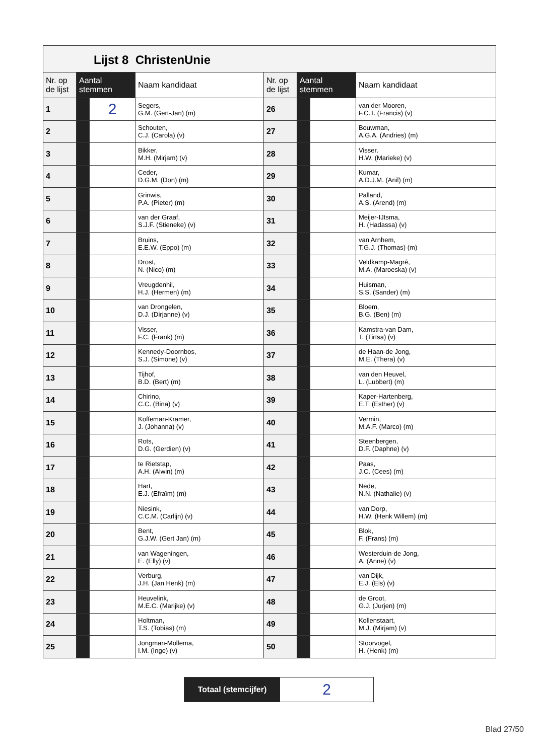Lijst 8 ChristenUnie
| Nr. op de lijst | Aantal stemmen | | Naam kandidaat | Nr. op de lijst | Aantal stemmen | | Naam kandidaat |
| --- | --- | --- | --- | --- | --- | --- | --- |
| 1 | | 2 | Segers, G.M. (Gert-Jan) (m) | 26 | | | van der Mooren, F.C.T. (Francis) (v) |
| 2 | | | Schouten, C.J. (Carola) (v) | 27 | | | Bouwman, A.G.A. (Andries) (m) |
| 3 | | | Bikker, M.H. (Mirjam) (v) | 28 | | | Visser, H.W. (Marieke) (v) |
| 4 | | | Ceder, D.G.M. (Don) (m) | 29 | | | Kumar, A.D.J.M. (Anil) (m) |
| 5 | | | Grinwis, P.A. (Pieter) (m) | 30 | | | Palland, A.S. (Arend) (m) |
| 6 | | | van der Graaf, S.J.F. (Stieneke) (v) | 31 | | | Meijer-IJtsma, H. (Hadassa) (v) |
| 7 | | | Bruins, E.E.W. (Eppo) (m) | 32 | | | van Arnhem, T.G.J. (Thomas) (m) |
| 8 | | | Drost, N. (Nico) (m) | 33 | | | Veldkamp-Magré, M.A. (Maroeska) (v) |
| 9 | | | Vreugdenhil, H.J. (Hermen) (m) | 34 | | | Huisman, S.S. (Sander) (m) |
| 10 | | | van Drongelen, D.J. (Dirjanne) (v) | 35 | | | Bloem, B.G. (Ben) (m) |
| 11 | | | Visser, F.C. (Frank) (m) | 36 | | | Kamstra-van Dam, T. (Tirtsa) (v) |
| 12 | | | Kennedy-Doornbos, S.J. (Simone) (v) | 37 | | | de Haan-de Jong, M.E. (Thera) (v) |
| 13 | | | Tijhof, B.D. (Bert) (m) | 38 | | | van den Heuvel, L. (Lubbert) (m) |
| 14 | | | Chirino, C.C. (Bina) (v) | 39 | | | Kaper-Hartenberg, E.T. (Esther) (v) |
| 15 | | | Koffeman-Kramer, J. (Johanna) (v) | 40 | | | Vermin, M.A.F. (Marco) (m) |
| 16 | | | Rots, D.G. (Gerdien) (v) | 41 | | | Steenbergen, D.F. (Daphne) (v) |
| 17 | | | te Rietstap, A.H. (Alwin) (m) | 42 | | | Paas, J.C. (Cees) (m) |
| 18 | | | Hart, E.J. (Efraïm) (m) | 43 | | | Nede, N.N. (Nathalie) (v) |
| 19 | | | Niesink, C.C.M. (Carlijn) (v) | 44 | | | van Dorp, H.W. (Henk Willem) (m) |
| 20 | | | Bent, G.J.W. (Gert Jan) (m) | 45 | | | Blok, F. (Frans) (m) |
| 21 | | | van Wageningen, E. (Elly) (v) | 46 | | | Westerduin-de Jong, A. (Anne) (v) |
| 22 | | | Verburg, J.H. (Jan Henk) (m) | 47 | | | van Dijk, E.J. (Els) (v) |
| 23 | | | Heuvelink, M.E.C. (Marijke) (v) | 48 | | | de Groot, G.J. (Jurjen) (m) |
| 24 | | | Holtman, T.S. (Tobias) (m) | 49 | | | Kollenstaart, M.J. (Mirjam) (v) |
| 25 | | | Jongman-Mollema, I.M. (Inge) (v) | 50 | | | Stoorvogel, H. (Henk) (m) |
Totaal (stemcijfer)
2
Blad 27/50